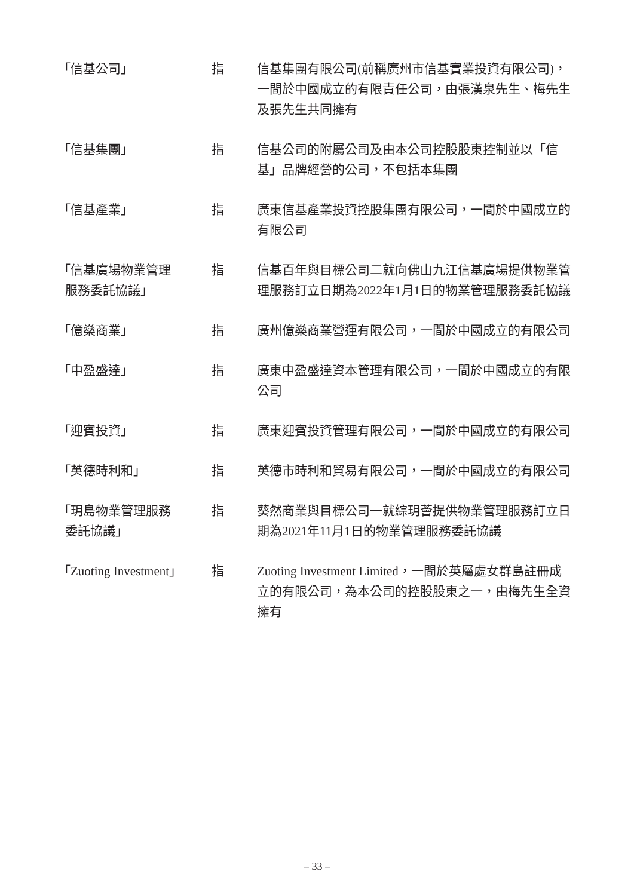「信基公司」 指 信基集團有限公司(前稱廣州市信基實業投資有限公司)，一間於中國成立的有限責任公司，由張漢泉先生、梅先生及張先生共同擁有
「信基集團」 指 信基公司的附屬公司及由本公司控股股東控制並以「信基」品牌經營的公司，不包括本集團
「信基產業」 指 廣東信基產業投資控股集團有限公司，一間於中國成立的有限公司
「信基廣場物業管理
服務委託協議」
指 信基百年與目標公司二就向佛山九江信基廣場提供物業管理服務訂立日期為2022年1月1日的物業管理服務委託協議
「億燊商業」 指 廣州億燊商業營運有限公司，一間於中國成立的有限公司
「中盈盛達」 指 廣東中盈盛達資本管理有限公司，一間於中國成立的有限公司
「迎賓投資」 指 廣東迎賓投資管理有限公司，一間於中國成立的有限公司
「英德時利和」 指 英德市時利和貿易有限公司，一間於中國成立的有限公司
「玥島物業管理服務
委託協議」
指 葵然商業與目標公司一就綜玥薈提供物業管理服務訂立日期為2021年11月1日的物業管理服務委託協議
「Zuoting Investment」
指 Zuoting Investment Limited，一間於英屬處女群島註冊成立的有限公司，為本公司的控股股東之一，由梅先生全資擁有
– 33 –